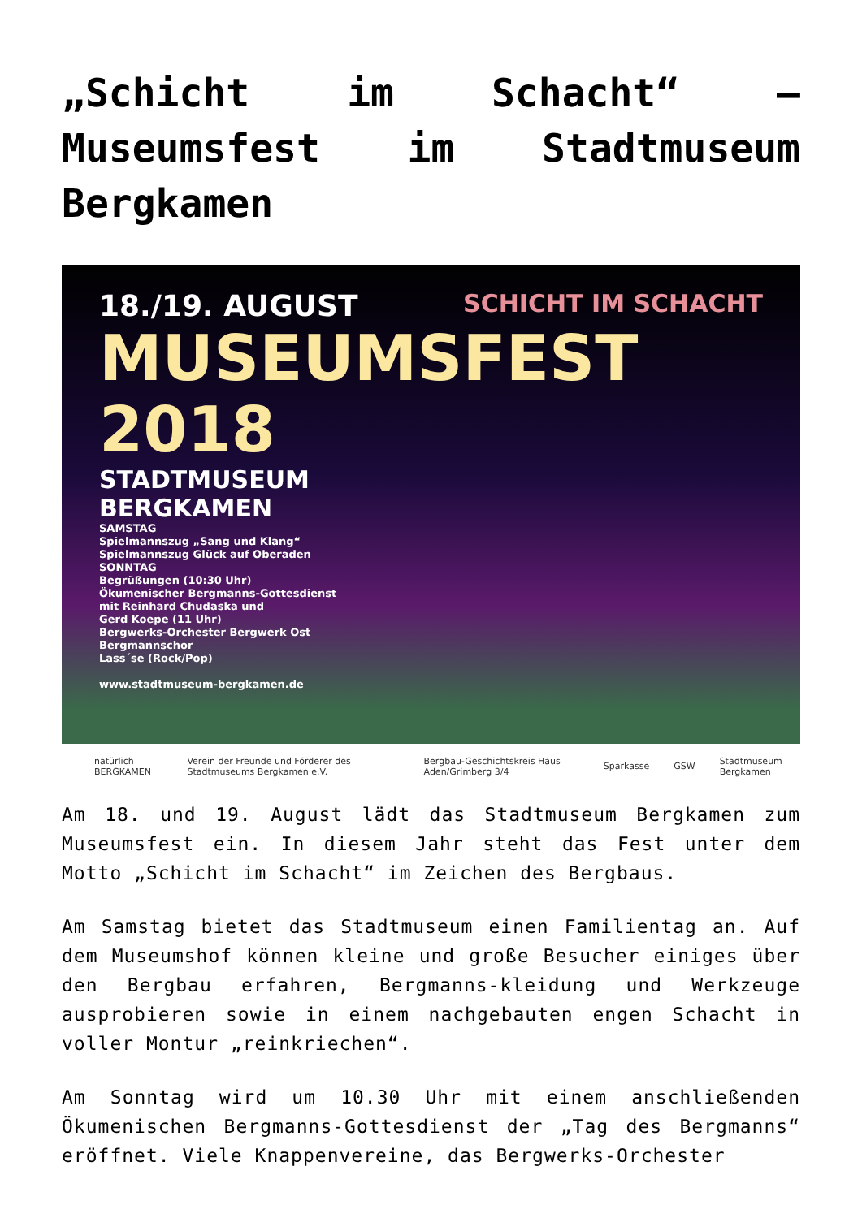„Schicht im Schacht“ – Museumsfest im Stadtmuseum Bergkamen
SCHICHT IM SCHACHT
18./19. AUGUST
MUSEUMSFEST
2018
STADTMUSEUM
BERGKAMEN
SAMSTAG
Spielmannszug „Sang und Klang“
Spielmannszug Glück auf Oberaden
SONNTAG
Begrüßungen (10:30 Uhr)
Ökumenischer Bergmanns-Gottesdienst
mit Reinhard Chudaska und
Gerd Koepe (11 Uhr)
Bergwerks-Orchester Bergwerk Ost
Bergmannschor
Lass´se (Rock/Pop)
www.stadtmuseum-bergkamen.de
natürlich BERGKAMEN Verein der Freunde und Förderer des Stadtmuseums Bergkamen e.V. Bergbau-Geschichtskreis Haus Aden/Grimberg 3/4 Sparkasse GSW Stadtmuseum Bergkamen
Am 18. und 19. August lädt das Stadtmuseum Bergkamen zum Museumsfest ein. In diesem Jahr steht das Fest unter dem Motto „Schicht im Schacht“ im Zeichen des Bergbaus.
Am Samstag bietet das Stadtmuseum einen Familientag an. Auf dem Museumshof können kleine und große Besucher einiges über den Bergbau erfahren, Bergmanns-kleidung und Werkzeuge ausprobieren sowie in einem nachgebauten engen Schacht in voller Montur „reinkriechen“.
Am Sonntag wird um 10.30 Uhr mit einem anschließenden Ökumenischen Bergmanns-Gottesdienst der „Tag des Bergmanns“ eröffnet. Viele Knappenvereine, das Bergwerks-Orchester